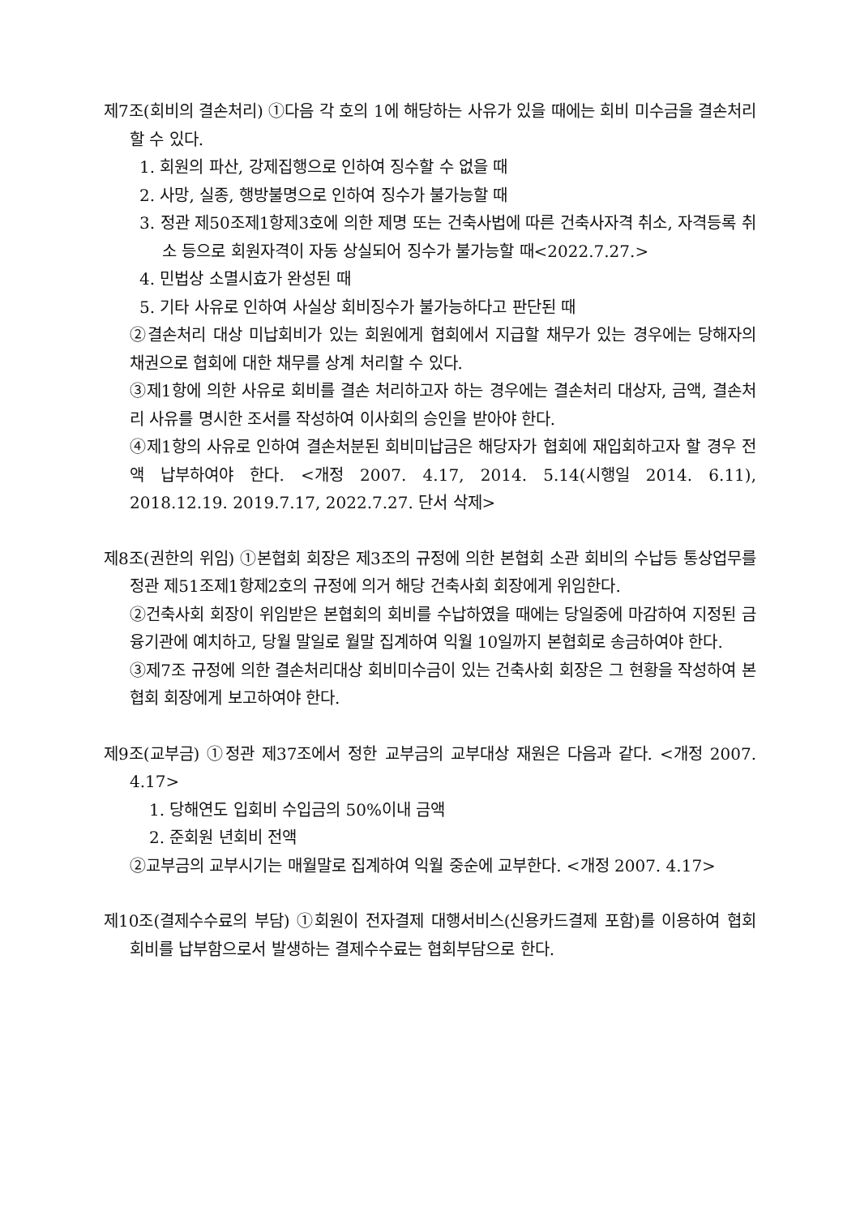제7조(회비의 결손처리) ①다음 각 호의 1에 해당하는 사유가 있을 때에는 회비 미수금을 결손처리 할 수 있다.
1. 회원의 파산, 강제집행으로 인하여 징수할 수 없을 때
2. 사망, 실종, 행방불명으로 인하여 징수가 불가능할 때
3. 정관 제50조제1항제3호에 의한 제명 또는 건축사법에 따른 건축사자격 취소, 자격등록 취소 등으로 회원자격이 자동 상실되어 징수가 불가능할 때<2022.7.27.>
4. 민법상 소멸시효가 완성된 때
5. 기타 사유로 인하여 사실상 회비징수가 불가능하다고 판단된 때
②결손처리 대상 미납회비가 있는 회원에게 협회에서 지급할 채무가 있는 경우에는 당해자의 채권으로 협회에 대한 채무를 상계 처리할 수 있다.
③제1항에 의한 사유로 회비를 결손 처리하고자 하는 경우에는 결손처리 대상자, 금액, 결손처리 사유를 명시한 조서를 작성하여 이사회의 승인을 받아야 한다.
④제1항의 사유로 인하여 결손처분된 회비미납금은 해당자가 협회에 재입회하고자 할 경우 전액 납부하여야 한다. <개정 2007. 4.17, 2014. 5.14(시행일 2014. 6.11), 2018.12.19. 2019.7.17, 2022.7.27. 단서 삭제>
제8조(권한의 위임) ①본협회 회장은 제3조의 규정에 의한 본협회 소관 회비의 수납등 통상업무를 정관 제51조제1항제2호의 규정에 의거 해당 건축사회 회장에게 위임한다.
②건축사회 회장이 위임받은 본협회의 회비를 수납하였을 때에는 당일중에 마감하여 지정된 금융기관에 예치하고, 당월 말일로 월말 집계하여 익월 10일까지 본협회로 송금하여야 한다.
③제7조 규정에 의한 결손처리대상 회비미수금이 있는 건축사회 회장은 그 현황을 작성하여 본협회 회장에게 보고하여야 한다.
제9조(교부금) ①정관 제37조에서 정한 교부금의 교부대상 재원은 다음과 같다. <개정 2007. 4.17>
1. 당해연도 입회비 수입금의 50%이내 금액
2. 준회원 년회비 전액
②교부금의 교부시기는 매월말로 집계하여 익월 중순에 교부한다. <개정 2007. 4.17>
제10조(결제수수료의 부담) ①회원이 전자결제 대행서비스(신용카드결제 포함)를 이용하여 협회 회비를 납부함으로서 발생하는 결제수수료는 협회부담으로 한다.